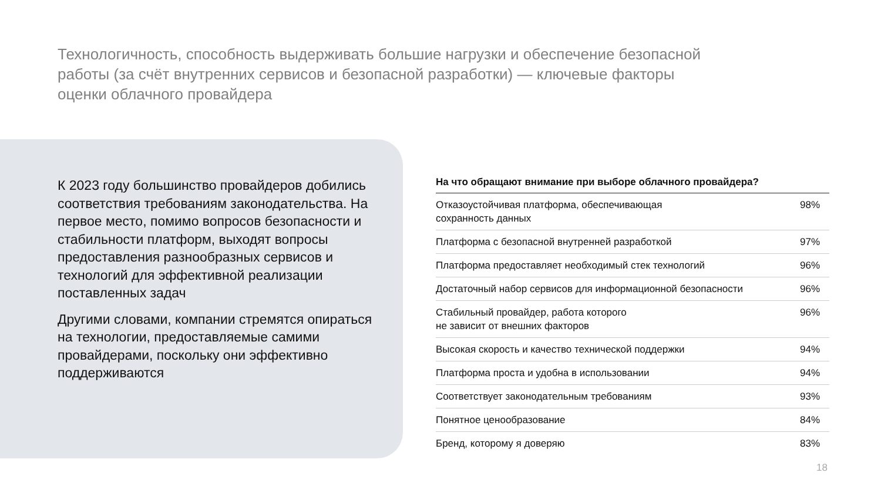Технологичность, способность выдерживать большие нагрузки и обеспечение безопасной работы (за счёт внутренних сервисов и безопасной разработки) — ключевые факторы оценки облачного провайдера
К 2023 году большинство провайдеров добились соответствия требованиям законодательства. На первое место, помимо вопросов безопасности и стабильности платформ, выходят вопросы предоставления разнообразных сервисов и технологий для эффективной реализации поставленных задач
Другими словами, компании стремятся опираться на технологии, предоставляемые самими провайдерами, поскольку они эффективно поддерживаются
| На что обращают внимание при выборе облачного провайдера? | |
| --- | --- |
| Отказоустойчивая платформа, обеспечивающая сохранность данных | 98% |
| Платформа с безопасной внутренней разработкой | 97% |
| Платформа предоставляет необходимый стек технологий | 96% |
| Достаточный набор сервисов для информационной безопасности | 96% |
| Стабильный провайдер, работа которого не зависит от внешних факторов | 96% |
| Высокая скорость и качество технической поддержки | 94% |
| Платформа проста и удобна в использовании | 94% |
| Соответствует законодательным требованиям | 93% |
| Понятное ценообразование | 84% |
| Бренд, которому я доверяю | 83% |
18